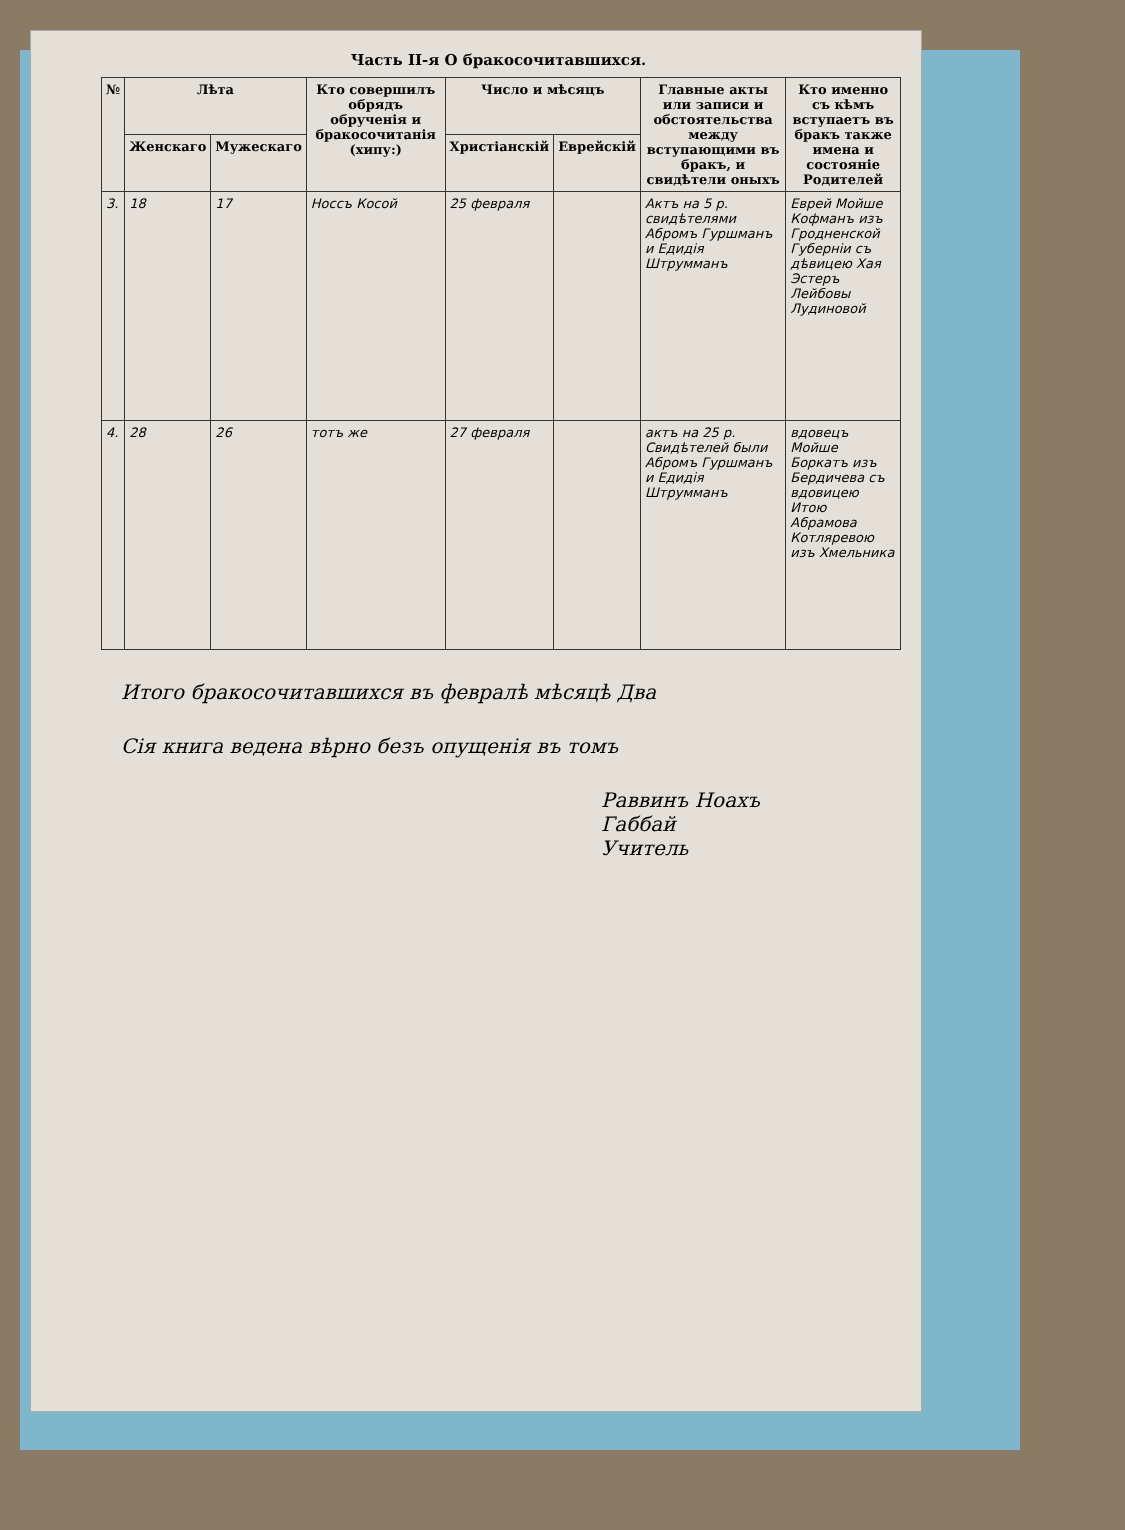Часть II-я О бракосочитавшихся.
| № | Лѣта | | Кто совершилъ обрядъ обрученія и бракосочитанія (хипу:) | Число и мѣсяцъ | | Главные акты или записи и обстоятельства между вступающими въ бракъ, и свидѣтели оныхъ | Кто именно съ кѣмъ вступаетъ въ бракъ также имена и состояніе Родителей |
| --- | --- | --- | --- | --- | --- | --- | --- |
| | Женскаго | Мужескаго | | Христіанскій | Еврейскій | | |
| 3. | 18 | 17 | Носсъ Косой | 25 февраля | | Актъ на 5 р. свидѣтелями Абромъ Гуршманъ и Едидія Штрумманъ | Еврей Мойше Кофманъ изъ Гродненской Губерніи съ дѣвицею Хая Эстеръ Лейбовы Лудиновой |
| 4. | 28 | 26 | тотъ же | 27 февраля | | актъ на 25 р. Свидѣтелей были Абромъ Гуршманъ и Едидія Штрумманъ | вдовецъ Мойше Боркатъ изъ Бердичева съ вдовицею Итою Абрамова Котляревою изъ Хмельника |
Итого бракосочитавшихся въ февралѣ мѣсяцѣ Два
Сія книга ведена вѣрно безъ опущенія въ томъ
Раввинъ Ноахъ
Габбай
Учитель